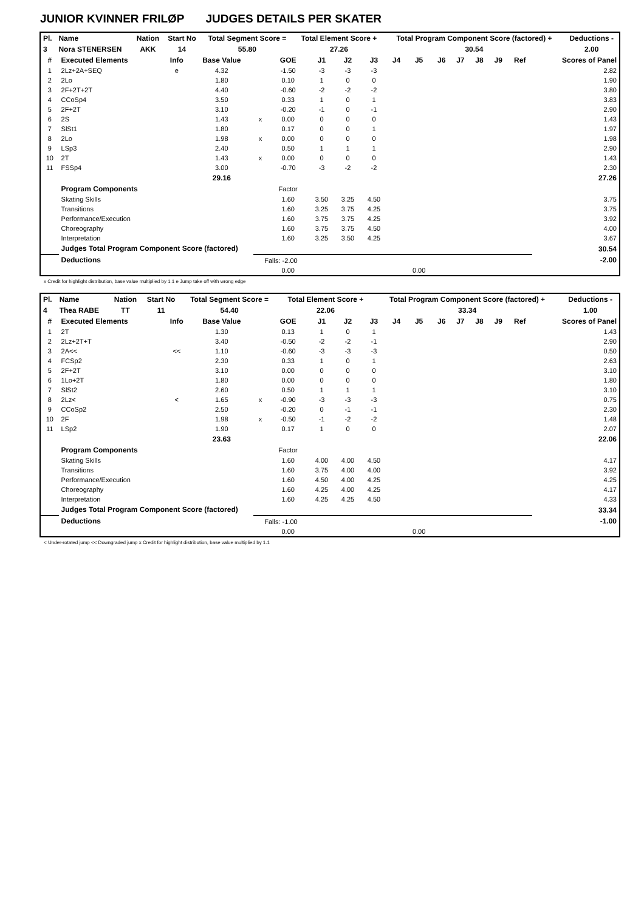JUNIOR KVINNER FRILØP JUDGES DETAILS PER SKATER
| Pl. | Name | Nation | Start No | Total Segment Score = | Total Element Score + | Total Program Component Score (factored) + | Deductions - |
| --- | --- | --- | --- | --- | --- | --- | --- |
| 3 | Nora STENERSEN | AKK | 14 | 55.80 | 27.26 | 30.54 | 2.00 |
| # | Executed Elements | Info | Base Value | | GOE | J1 | J2 | J3 | J4 | J5 | J6 | J7 | J8 | J9 | Ref | Scores of Panel |
| --- | --- | --- | --- | --- | --- | --- | --- | --- | --- | --- | --- | --- | --- | --- | --- | --- |
| 1 | 2Lz+2A+SEQ | e | 4.32 | | -1.50 | -3 | -3 | -3 | | | | | | | | 2.82 |
| 2 | 2Lo | | 1.80 | | 0.10 | 1 | 0 | 0 | | | | | | | | 1.90 |
| 3 | 2F+2T+2T | | 4.40 | | -0.60 | -2 | -2 | -2 | | | | | | | | 3.80 |
| 4 | CCoSp4 | | 3.50 | | 0.33 | 1 | 0 | 1 | | | | | | | | 3.83 |
| 5 | 2F+2T | | 3.10 | | -0.20 | -1 | 0 | -1 | | | | | | | | 2.90 |
| 6 | 2S | | 1.43 | x | 0.00 | 0 | 0 | 0 | | | | | | | | 1.43 |
| 7 | SlSt1 | | 1.80 | | 0.17 | 0 | 0 | 1 | | | | | | | | 1.97 |
| 8 | 2Lo | | 1.98 | x | 0.00 | 0 | 0 | 0 | | | | | | | | 1.98 |
| 9 | LSp3 | | 2.40 | | 0.50 | 1 | 1 | 1 | | | | | | | | 2.90 |
| 10 | 2T | | 1.43 | x | 0.00 | 0 | 0 | 0 | | | | | | | | 1.43 |
| 11 | FSSp4 | | 3.00 | | -0.70 | -3 | -2 | -2 | | | | | | | | 2.30 |
| | | | 29.16 | | | | | | | | | | | | | 27.26 |
| | Program Components | | | | Factor | | | | | | | | | | | |
| | Skating Skills | | | | 1.60 | 3.50 | 3.25 | 4.50 | | | | | | | | 3.75 |
| | Transitions | | | | 1.60 | 3.25 | 3.75 | 4.25 | | | | | | | | 3.75 |
| | Performance/Execution | | | | 1.60 | 3.75 | 3.75 | 4.25 | | | | | | | | 3.92 |
| | Choreography | | | | 1.60 | 3.75 | 3.75 | 4.50 | | | | | | | | 4.00 |
| | Interpretation | | | | 1.60 | 3.25 | 3.50 | 4.25 | | | | | | | | 3.67 |
| | Judges Total Program Component Score (factored) | | | | | | | | | | | | | | | 30.54 |
| | Deductions | | | Falls: -2.00 | | | | | | | | | | | | -2.00 |
| | | | | | 0.00 | | | | | 0.00 | | | | | | |
x Credit for highlight distribution, base value multiplied by 1.1 e Jump take off with wrong edge
| Pl. | Name | Nation | Start No | Total Segment Score = | Total Element Score + | Total Program Component Score (factored) + | Deductions - |
| --- | --- | --- | --- | --- | --- | --- | --- |
| 4 | Thea RABE | TT | 11 | 54.40 | 22.06 | 33.34 | 1.00 |
| # | Executed Elements | Info | Base Value | | GOE | J1 | J2 | J3 | J4 | J5 | J6 | J7 | J8 | J9 | Ref | Scores of Panel |
| --- | --- | --- | --- | --- | --- | --- | --- | --- | --- | --- | --- | --- | --- | --- | --- | --- |
| 1 | 2T | | 1.30 | | 0.13 | 1 | 0 | 1 | | | | | | | | 1.43 |
| 2 | 2Lz+2T+T | | 3.40 | | -0.50 | -2 | -2 | -1 | | | | | | | | 2.90 |
| 3 | 2A<< | << | 1.10 | | -0.60 | -3 | -3 | -3 | | | | | | | | 0.50 |
| 4 | FCSp2 | | 2.30 | | 0.33 | 1 | 0 | 1 | | | | | | | | 2.63 |
| 5 | 2F+2T | | 3.10 | | 0.00 | 0 | 0 | 0 | | | | | | | | 3.10 |
| 6 | 1Lo+2T | | 1.80 | | 0.00 | 0 | 0 | 0 | | | | | | | | 1.80 |
| 7 | SlSt2 | | 2.60 | | 0.50 | 1 | 1 | 1 | | | | | | | | 3.10 |
| 8 | 2Lz< | < | 1.65 | x | -0.90 | -3 | -3 | -3 | | | | | | | | 0.75 |
| 9 | CCoSp2 | | 2.50 | | -0.20 | 0 | -1 | -1 | | | | | | | | 2.30 |
| 10 | 2F | | 1.98 | x | -0.50 | -1 | -2 | -2 | | | | | | | | 1.48 |
| 11 | LSp2 | | 1.90 | | 0.17 | 1 | 0 | 0 | | | | | | | | 2.07 |
| | | | 23.63 | | | | | | | | | | | | | 22.06 |
| | Program Components | | | | Factor | | | | | | | | | | | |
| | Skating Skills | | | | 1.60 | 4.00 | 4.00 | 4.50 | | | | | | | | 4.17 |
| | Transitions | | | | 1.60 | 3.75 | 4.00 | 4.00 | | | | | | | | 3.92 |
| | Performance/Execution | | | | 1.60 | 4.50 | 4.00 | 4.25 | | | | | | | | 4.25 |
| | Choreography | | | | 1.60 | 4.25 | 4.00 | 4.25 | | | | | | | | 4.17 |
| | Interpretation | | | | 1.60 | 4.25 | 4.25 | 4.50 | | | | | | | | 4.33 |
| | Judges Total Program Component Score (factored) | | | | | | | | | | | | | | | 33.34 |
| | Deductions | | | Falls: -1.00 | | | | | | | | | | | | -1.00 |
| | | | | | 0.00 | | | | | 0.00 | | | | | | |
< Under-rotated jump << Downgraded jump x Credit for highlight distribution, base value multiplied by 1.1